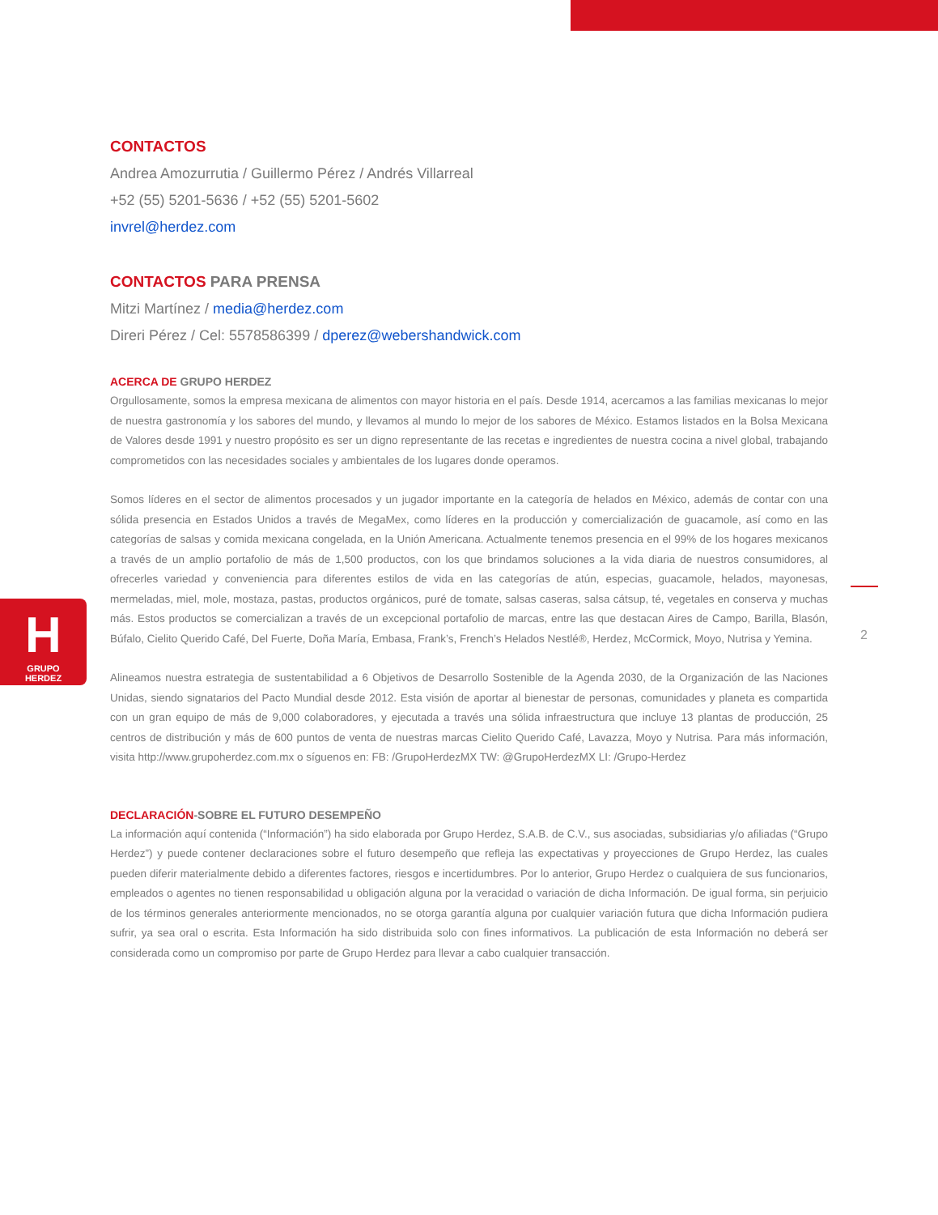H
GRUPO
HERDEZ
2
CONTACTOS
Andrea Amozurrutia / Guillermo Pérez / Andrés Villarreal
+52 (55) 5201-5636 / +52 (55) 5201-5602
invrel@herdez.com
CONTACTOS PARA PRENSA
Mitzi Martínez / media@herdez.com
Direri Pérez / Cel: 5578586399 / dperez@webershandwick.com
ACERCA DE GRUPO HERDEZ
Orgullosamente, somos la empresa mexicana de alimentos con mayor historia en el país. Desde 1914, acercamos a las familias mexicanas lo mejor de nuestra gastronomía y los sabores del mundo, y llevamos al mundo lo mejor de los sabores de México. Estamos listados en la Bolsa Mexicana de Valores desde 1991 y nuestro propósito es ser un digno representante de las recetas e ingredientes de nuestra cocina a nivel global, trabajando comprometidos con las necesidades sociales y ambientales de los lugares donde operamos.
Somos líderes en el sector de alimentos procesados y un jugador importante en la categoría de helados en México, además de contar con una sólida presencia en Estados Unidos a través de MegaMex, como líderes en la producción y comercialización de guacamole, así como en las categorías de salsas y comida mexicana congelada, en la Unión Americana. Actualmente tenemos presencia en el 99% de los hogares mexicanos a través de un amplio portafolio de más de 1,500 productos, con los que brindamos soluciones a la vida diaria de nuestros consumidores, al ofrecerles variedad y conveniencia para diferentes estilos de vida en las categorías de atún, especias, guacamole, helados, mayonesas, mermeladas, miel, mole, mostaza, pastas, productos orgánicos, puré de tomate, salsas caseras, salsa cátsup, té, vegetales en conserva y muchas más. Estos productos se comercializan a través de un excepcional portafolio de marcas, entre las que destacan Aires de Campo, Barilla, Blasón, Búfalo, Cielito Querido Café, Del Fuerte, Doña María, Embasa, Frank’s, French’s Helados Nestlé®, Herdez, McCormick, Moyo, Nutrisa y Yemina.
Alineamos nuestra estrategia de sustentabilidad a 6 Objetivos de Desarrollo Sostenible de la Agenda 2030, de la Organización de las Naciones Unidas, siendo signatarios del Pacto Mundial desde 2012. Esta visión de aportar al bienestar de personas, comunidades y planeta es compartida con un gran equipo de más de 9,000 colaboradores, y ejecutada a través una sólida infraestructura que incluye 13 plantas de producción, 25 centros de distribución y más de 600 puntos de venta de nuestras marcas Cielito Querido Café, Lavazza, Moyo y Nutrisa. Para más información, visita http://www.grupoherdez.com.mx o síguenos en: FB: /GrupoHerdezMX TW: @GrupoHerdezMX LI: /Grupo-Herdez
DECLARACIÓN-SOBRE EL FUTURO DESEMPEÑO
La información aquí contenida (“Información”) ha sido elaborada por Grupo Herdez, S.A.B. de C.V., sus asociadas, subsidiarias y/o afiliadas (“Grupo Herdez”) y puede contener declaraciones sobre el futuro desempeño que refleja las expectativas y proyecciones de Grupo Herdez, las cuales pueden diferir materialmente debido a diferentes factores, riesgos e incertidumbres. Por lo anterior, Grupo Herdez o cualquiera de sus funcionarios, empleados o agentes no tienen responsabilidad u obligación alguna por la veracidad o variación de dicha Información. De igual forma, sin perjuicio de los términos generales anteriormente mencionados, no se otorga garantía alguna por cualquier variación futura que dicha Información pudiera sufrir, ya sea oral o escrita. Esta Información ha sido distribuida solo con fines informativos. La publicación de esta Información no deberá ser considerada como un compromiso por parte de Grupo Herdez para llevar a cabo cualquier transacción.